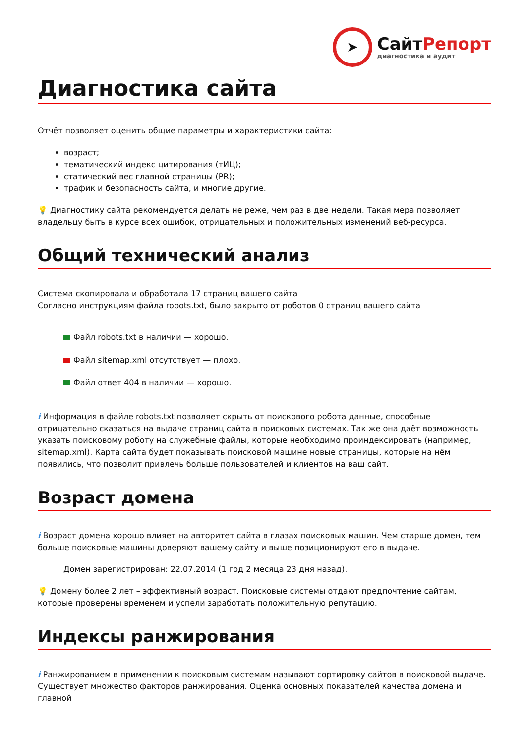➤
СайтРепорт
диагностика и аудит
Диагностика сайта
Отчёт позволяет оценить общие параметры и характеристики сайта:
возраст;
тематический индекс цитирования (тИЦ);
статический вес главной страницы (PR);
трафик и безопасность сайта, и многие другие.
💡 Диагностику сайта рекомендуется делать не реже, чем раз в две недели. Такая мера позволяет владельцу быть в курсе всех ошибок, отрицательных и положительных изменений веб-ресурса.
Общий технический анализ
Система скопировала и обработала 17 страниц вашего сайта
Согласно инструкциям файла robots.txt, было закрыто от роботов 0 страниц вашего сайта
Файл robots.txt в наличии — хорошо.
Файл sitemap.xml отсутствует — плохо.
Файл ответ 404 в наличии — хорошо.
i Информация в файле robots.txt позволяет скрыть от поискового робота данные, способные отрицательно сказаться на выдаче страниц сайта в поисковых системах. Так же она даёт возможность указать поисковому роботу на служебные файлы, которые необходимо проиндексировать (например, sitemap.xml). Карта сайта будет показывать поисковой машине новые страницы, которые на нём появились, что позволит привлечь больше пользователей и клиентов на ваш сайт.
Возраст домена
i Возраст домена хорошо влияет на авторитет сайта в глазах поисковых машин. Чем старше домен, тем больше поисковые машины доверяют вашему сайту и выше позиционируют его в выдаче.
Домен зарегистрирован: 22.07.2014 (1 год 2 месяца 23 дня назад).
💡 Домену более 2 лет – эффективный возраст. Поисковые системы отдают предпочтение сайтам, которые проверены временем и успели заработать положительную репутацию.
Индексы ранжирования
i Ранжированием в применении к поисковым системам называют сортировку сайтов в поисковой выдаче. Существует множество факторов ранжирования. Оценка основных показателей качества домена и главной